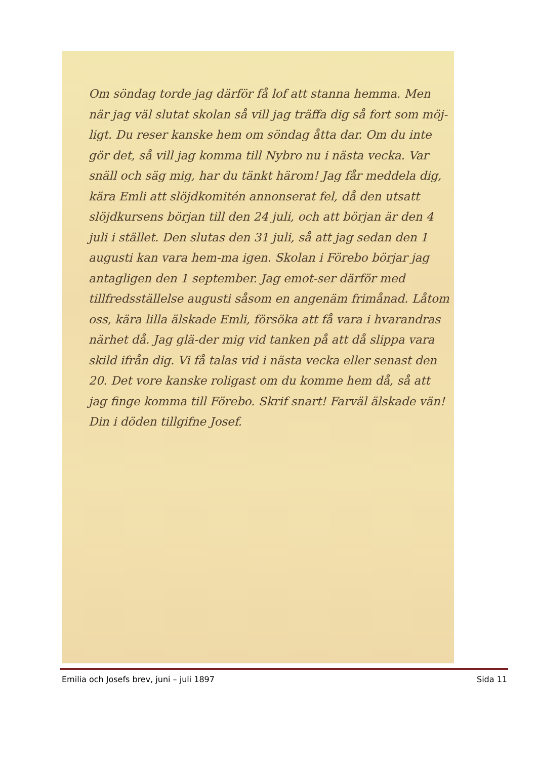Om söndag torde jag därför få lof att stanna hemma. Men när jag väl slutat skolan så vill jag träffa dig så fort som möj-ligt. Du reser kanske hem om söndag åtta dar. Om du inte gör det, så vill jag komma till Nybro nu i nästa vecka. Var snäll och säg mig, har du tänkt härom! Jag får meddela dig, kära Emli att slöjdkomitén annonserat fel, då den utsatt slöjdkursens början till den 24 juli, och att början är den 4 juli i stället. Den slutas den 31 juli, så att jag sedan den 1 augusti kan vara hem-ma igen. Skolan i Förebo börjar jag antagligen den 1 september. Jag emot-ser därför med tillfredsställelse augusti såsom en angenäm frimånad. Låtom oss, kära lilla älskade Emli, försöka att få vara i hvarandras närhet då. Jag glä-der mig vid tanken på att då slippa vara skild ifrån dig. Vi få talas vid i nästa vecka eller senast den 20. Det vore kanske roligast om du komme hem då, så att jag finge komma till Förebo. Skrif snart! Farväl älskade vän! Din i döden tillgifne Josef.
Emilia och Josefs brev, juni – juli 1897 Sida 11